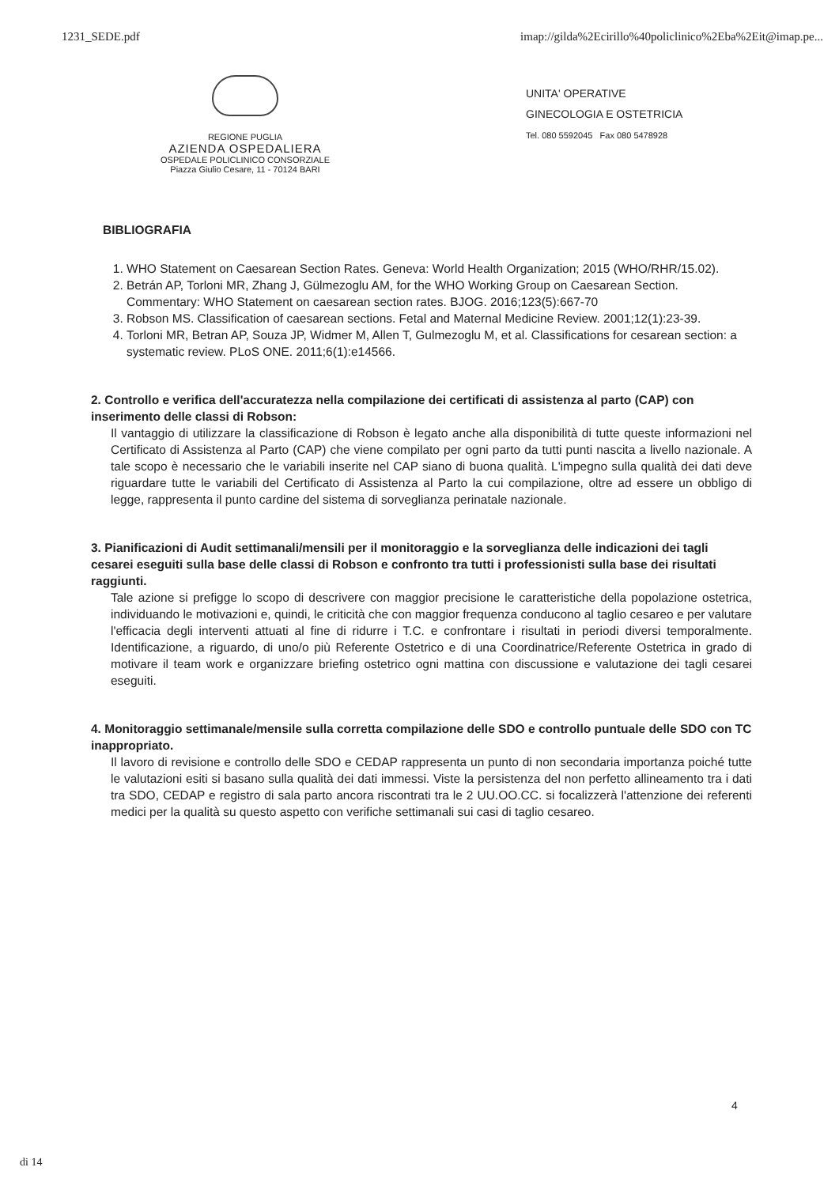1231_SEDE.pdf imap://gilda%2Ecirillo%40policlinico%2Eba%2Eit@imap.pe...
REGIONE PUGLIA
AZIENDA OSPEDALIERA
OSPEDALE POLICLINICO CONSORZIALE
Piazza Giulio Cesare, 11 - 70124 BARI
UNITA' OPERATIVE
GINECOLOGIA E OSTETRICIA
Tel. 080 5592045 Fax 080 5478928
BIBLIOGRAFIA
1. WHO Statement on Caesarean Section Rates. Geneva: World Health Organization; 2015 (WHO/RHR/15.02).
2. Betrán AP, Torloni MR, Zhang J, Gülmezoglu AM, for the WHO Working Group on Caesarean Section. Commentary: WHO Statement on caesarean section rates. BJOG. 2016;123(5):667-70
3. Robson MS. Classification of caesarean sections. Fetal and Maternal Medicine Review. 2001;12(1):23-39.
4. Torloni MR, Betran AP, Souza JP, Widmer M, Allen T, Gulmezoglu M, et al. Classifications for cesarean section: a systematic review. PLoS ONE. 2011;6(1):e14566.
2. Controllo e verifica dell'accuratezza nella compilazione dei certificati di assistenza al parto (CAP) con inserimento delle classi di Robson:
Il vantaggio di utilizzare la classificazione di Robson è legato anche alla disponibilità di tutte queste informazioni nel Certificato di Assistenza al Parto (CAP) che viene compilato per ogni parto da tutti punti nascita a livello nazionale. A tale scopo è necessario che le variabili inserite nel CAP siano di buona qualità. L'impegno sulla qualità dei dati deve riguardare tutte le variabili del Certificato di Assistenza al Parto la cui compilazione, oltre ad essere un obbligo di legge, rappresenta il punto cardine del sistema di sorveglianza perinatale nazionale.
3. Pianificazioni di Audit settimanali/mensili per il monitoraggio e la sorveglianza delle indicazioni dei tagli cesarei eseguiti sulla base delle classi di Robson e confronto tra tutti i professionisti sulla base dei risultati raggiunti.
Tale azione si prefigge lo scopo di descrivere con maggior precisione le caratteristiche della popolazione ostetrica, individuando le motivazioni e, quindi, le criticità che con maggior frequenza conducono al taglio cesareo e per valutare l'efficacia degli interventi attuati al fine di ridurre i T.C. e confrontare i risultati in periodi diversi temporalmente. Identificazione, a riguardo, di uno/o più Referente Ostetrico e di una Coordinatrice/Referente Ostetrica in grado di motivare il team work e organizzare briefing ostetrico ogni mattina con discussione e valutazione dei tagli cesarei eseguiti.
4. Monitoraggio settimanale/mensile sulla corretta compilazione delle SDO e controllo puntuale delle SDO con TC inappropriato.
Il lavoro di revisione e controllo delle SDO e CEDAP rappresenta un punto di non secondaria importanza poiché tutte le valutazioni esiti si basano sulla qualità dei dati immessi. Viste la persistenza del non perfetto allineamento tra i dati tra SDO, CEDAP e registro di sala parto ancora riscontrati tra le 2 UU.OO.CC. si focalizzerà l'attenzione dei referenti medici per la qualità su questo aspetto con verifiche settimanali sui casi di taglio cesareo.
4
di 14